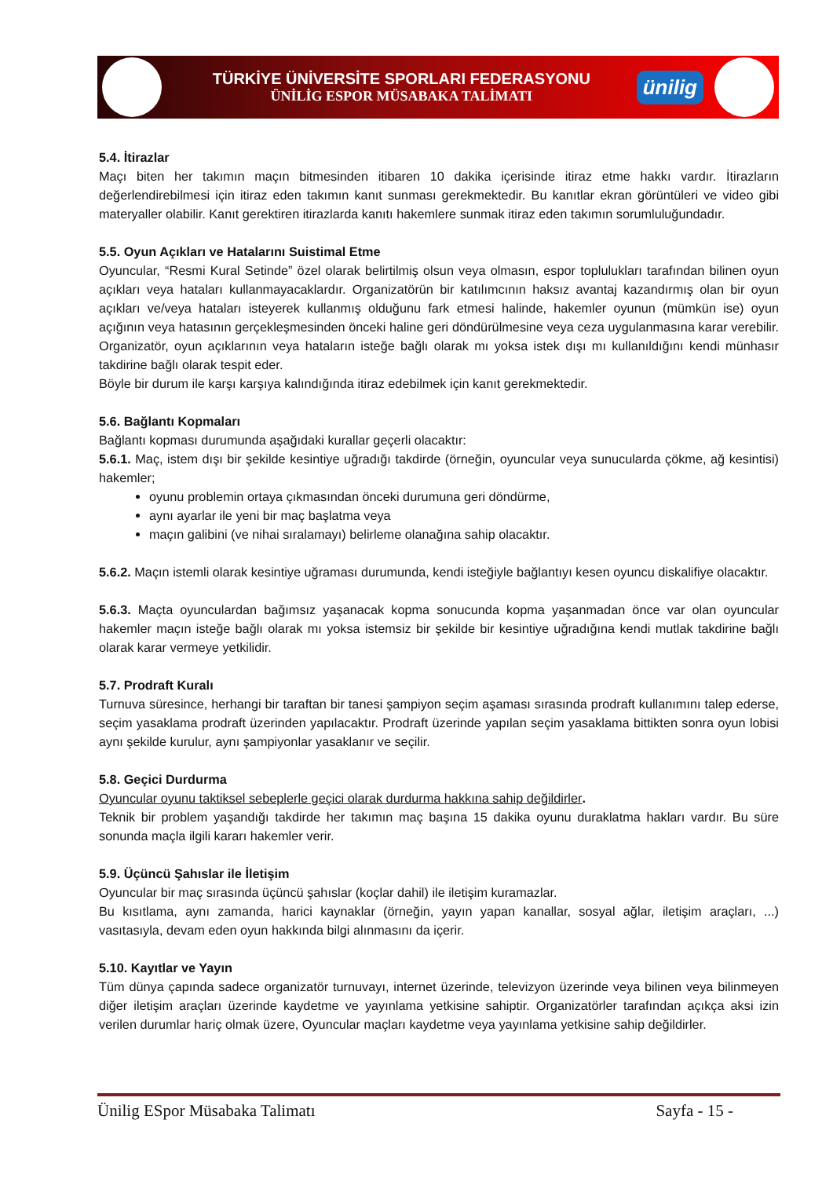TÜRKİYE ÜNİVERSİTE SPORLARI FEDERASYONU
ÜNİLİG ESPOR MÜSABAKA TALİMATI
ünilig
5.4. İtirazlar
Maçı biten her takımın maçın bitmesinden itibaren 10 dakika içerisinde itiraz etme hakkı vardır. İtirazların değerlendirebilmesi için itiraz eden takımın kanıt sunması gerekmektedir. Bu kanıtlar ekran görüntüleri ve video gibi materyaller olabilir. Kanıt gerektiren itirazlarda kanıtı hakemlere sunmak itiraz eden takımın sorumluluğundadır.
5.5. Oyun Açıkları ve Hatalarını Suistimal Etme
Oyuncular, “Resmi Kural Setinde” özel olarak belirtilmiş olsun veya olmasın, espor toplulukları tarafından bilinen oyun açıkları veya hataları kullanmayacaklardır. Organizatörün bir katılımcının haksız avantaj kazandırmış olan bir oyun açıkları ve/veya hataları isteyerek kullanmış olduğunu fark etmesi halinde, hakemler oyunun (mümkün ise) oyun açığının veya hatasının gerçekleşmesinden önceki haline geri döndürülmesine veya ceza uygulanmasına karar verebilir. Organizatör, oyun açıklarının veya hataların isteğe bağlı olarak mı yoksa istek dışı mı kullanıldığını kendi münhasır takdirine bağlı olarak tespit eder.
Böyle bir durum ile karşı karşıya kalındığında itiraz edebilmek için kanıt gerekmektedir.
5.6. Bağlantı Kopmaları
Bağlantı kopması durumunda aşağıdaki kurallar geçerli olacaktır:
5.6.1. Maç, istem dışı bir şekilde kesintiye uğradığı takdirde (örneğin, oyuncular veya sunucularda çökme, ağ kesintisi) hakemler;
oyunu problemin ortaya çıkmasından önceki durumuna geri döndürme,
aynı ayarlar ile yeni bir maç başlatma veya
maçın galibini (ve nihai sıralamayı) belirleme olanağına sahip olacaktır.
5.6.2. Maçın istemli olarak kesintiye uğraması durumunda, kendi isteğiyle bağlantıyı kesen oyuncu diskalifiye olacaktır.
5.6.3. Maçta oyunculardan bağımsız yaşanacak kopma sonucunda kopma yaşanmadan önce var olan oyuncular hakemler maçın isteğe bağlı olarak mı yoksa istemsiz bir şekilde bir kesintiye uğradığına kendi mutlak takdirine bağlı olarak karar vermeye yetkilidir.
5.7. Prodraft Kuralı
Turnuva süresince, herhangi bir taraftan bir tanesi şampiyon seçim aşaması sırasında prodraft kullanımını talep ederse, seçim yasaklama prodraft üzerinden yapılacaktır. Prodraft üzerinde yapılan seçim yasaklama bittikten sonra oyun lobisi aynı şekilde kurulur, aynı şampiyonlar yasaklanır ve seçilir.
5.8. Geçici Durdurma
Oyuncular oyunu taktiksel sebeplerle geçici olarak durdurma hakkına sahip değildirler.
Teknik bir problem yaşandığı takdirde her takımın maç başına 15 dakika oyunu duraklatma hakları vardır. Bu süre sonunda maçla ilgili kararı hakemler verir.
5.9. Üçüncü Şahıslar ile İletişim
Oyuncular bir maç sırasında üçüncü şahıslar (koçlar dahil) ile iletişim kuramazlar.
Bu kısıtlama, aynı zamanda, harici kaynaklar (örneğin, yayın yapan kanallar, sosyal ağlar, iletişim araçları, ...) vasıtasıyla, devam eden oyun hakkında bilgi alınmasını da içerir.
5.10. Kayıtlar ve Yayın
Tüm dünya çapında sadece organizatör turnuvayı, internet üzerinde, televizyon üzerinde veya bilinen veya bilinmeyen diğer iletişim araçları üzerinde kaydetme ve yayınlama yetkisine sahiptir. Organizatörler tarafından açıkça aksi izin verilen durumlar hariç olmak üzere, Oyuncular maçları kaydetme veya yayınlama yetkisine sahip değildirler.
Ünilig ESpor Müsabaka Talimatı Sayfa - 15 -